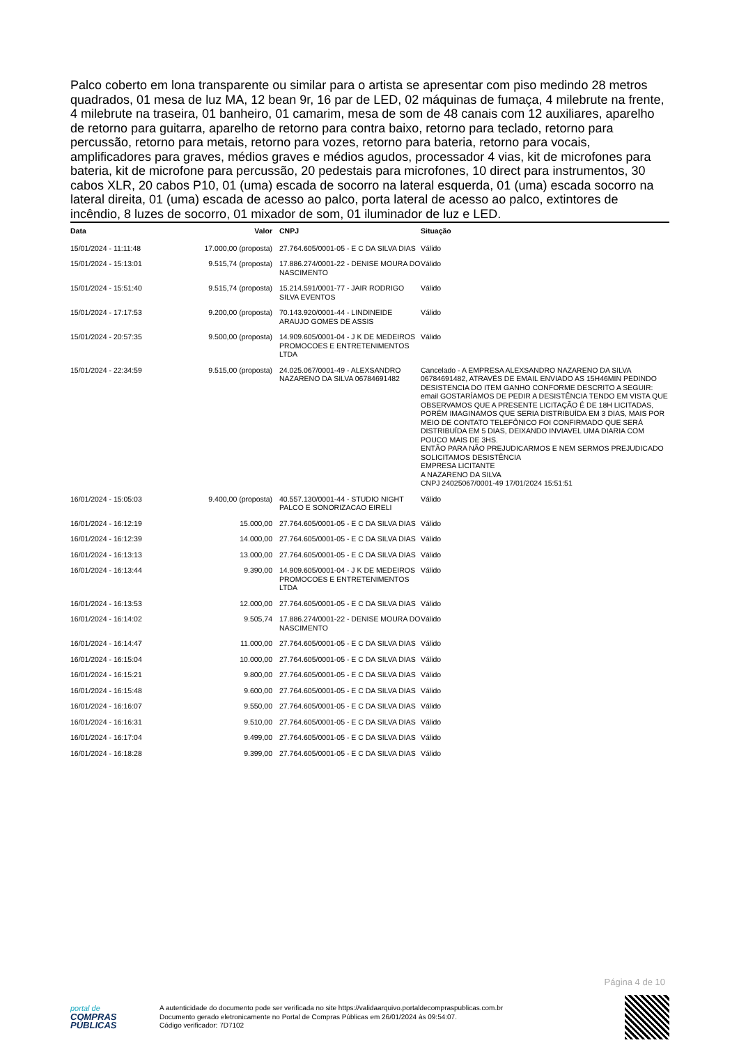Palco coberto em lona transparente ou similar para o artista se apresentar com piso medindo 28 metros quadrados, 01 mesa de luz MA, 12 bean 9r, 16 par de LED, 02 máquinas de fumaça, 4 milebrute na frente, 4 milebrute na traseira, 01 banheiro, 01 camarim, mesa de som de 48 canais com 12 auxiliares, aparelho de retorno para guitarra, aparelho de retorno para contra baixo, retorno para teclado, retorno para percussão, retorno para metais, retorno para vozes, retorno para bateria, retorno para vocais, amplificadores para graves, médios graves e médios agudos, processador 4 vias, kit de microfones para bateria, kit de microfone para percussão, 20 pedestais para microfones, 10 direct para instrumentos, 30 cabos XLR, 20 cabos P10, 01 (uma) escada de socorro na lateral esquerda, 01 (uma) escada socorro na lateral direita, 01 (uma) escada de acesso ao palco, porta lateral de acesso ao palco, extintores de incêndio, 8 luzes de socorro, 01 mixador de som, 01 iluminador de luz e LED.
| Data | Valor | CNPJ | Situação |
| --- | --- | --- | --- |
| 15/01/2024 - 11:11:48 | 17.000,00 (proposta) | 27.764.605/0001-05 - E C DA SILVA DIAS | Válido |
| 15/01/2024 - 15:13:01 | 9.515,74 (proposta) | 17.886.274/0001-22 - DENISE MOURA DO NASCIMENTO | Válido |
| 15/01/2024 - 15:51:40 | 9.515,74 (proposta) | 15.214.591/0001-77 - JAIR RODRIGO SILVA EVENTOS | Válido |
| 15/01/2024 - 17:17:53 | 9.200,00 (proposta) | 70.143.920/0001-44 - LINDINEIDE ARAUJO GOMES DE ASSIS | Válido |
| 15/01/2024 - 20:57:35 | 9.500,00 (proposta) | 14.909.605/0001-04 - J K DE MEDEIROS PROMOCOES E ENTRETENIMENTOS LTDA | Válido |
| 15/01/2024 - 22:34:59 | 9.515,00 (proposta) | 24.025.067/0001-49 - ALEXSANDRO NAZARENO DA SILVA 06784691482 | Cancelado - A EMPRESA ALEXSANDRO NAZARENO DA SILVA 06784691482, ATRAVÉS DE EMAIL ENVIADO AS 15H46MIN PEDINDO DESISTENCIA DO ITEM GANHO CONFORME DESCRITO A SEGUIR: email GOSTARÍAMOS DE PEDIR A DESISTÊNCIA TENDO EM VISTA QUE OBSERVAMOS QUE A PRESENTE LICITAÇÃO É DE 18H LICITADAS, PORÉM IMAGINAMOS QUE SERIA DISTRIBUÍDA EM 3 DIAS, MAIS POR MEIO DE CONTATO TELEFÔNICO FOI CONFIRMADO QUE SERÁ DISTRIBUÍDA EM 5 DIAS, DEIXANDO INVIAVEL UMA DIARIA COM POUCO MAIS DE 3HS. ENTÃO PARA NÃO PREJUDICARMOS E NEM SERMOS PREJUDICADO SOLICITAMOS DESISTÊNCIA EMPRESA LICITANTE A NAZARENO DA SILVA CNPJ 24025067/0001-49 17/01/2024 15:51:51 |
| 16/01/2024 - 15:05:03 | 9.400,00 (proposta) | 40.557.130/0001-44 - STUDIO NIGHT PALCO E SONORIZACAO EIRELI | Válido |
| 16/01/2024 - 16:12:19 | 15.000,00 | 27.764.605/0001-05 - E C DA SILVA DIAS | Válido |
| 16/01/2024 - 16:12:39 | 14.000,00 | 27.764.605/0001-05 - E C DA SILVA DIAS | Válido |
| 16/01/2024 - 16:13:13 | 13.000,00 | 27.764.605/0001-05 - E C DA SILVA DIAS | Válido |
| 16/01/2024 - 16:13:44 | 9.390,00 | 14.909.605/0001-04 - J K DE MEDEIROS PROMOCOES E ENTRETENIMENTOS LTDA | Válido |
| 16/01/2024 - 16:13:53 | 12.000,00 | 27.764.605/0001-05 - E C DA SILVA DIAS | Válido |
| 16/01/2024 - 16:14:02 | 9.505,74 | 17.886.274/0001-22 - DENISE MOURA DO NASCIMENTO | Válido |
| 16/01/2024 - 16:14:47 | 11.000,00 | 27.764.605/0001-05 - E C DA SILVA DIAS | Válido |
| 16/01/2024 - 16:15:04 | 10.000,00 | 27.764.605/0001-05 - E C DA SILVA DIAS | Válido |
| 16/01/2024 - 16:15:21 | 9.800,00 | 27.764.605/0001-05 - E C DA SILVA DIAS | Válido |
| 16/01/2024 - 16:15:48 | 9.600,00 | 27.764.605/0001-05 - E C DA SILVA DIAS | Válido |
| 16/01/2024 - 16:16:07 | 9.550,00 | 27.764.605/0001-05 - E C DA SILVA DIAS | Válido |
| 16/01/2024 - 16:16:31 | 9.510,00 | 27.764.605/0001-05 - E C DA SILVA DIAS | Válido |
| 16/01/2024 - 16:17:04 | 9.499,00 | 27.764.605/0001-05 - E C DA SILVA DIAS | Válido |
| 16/01/2024 - 16:18:28 | 9.399,00 | 27.764.605/0001-05 - E C DA SILVA DIAS | Válido |
Página 4 de 10
portal de
COMPRAS
PÚBLICAS
A autenticidade do documento pode ser verificada no site https://validaarquivo.portaldecompraspublicas.com.br
Documento gerado eletronicamente no Portal de Compras Públicas em 26/01/2024 às 09:54:07.
Código verificador: 7D7102